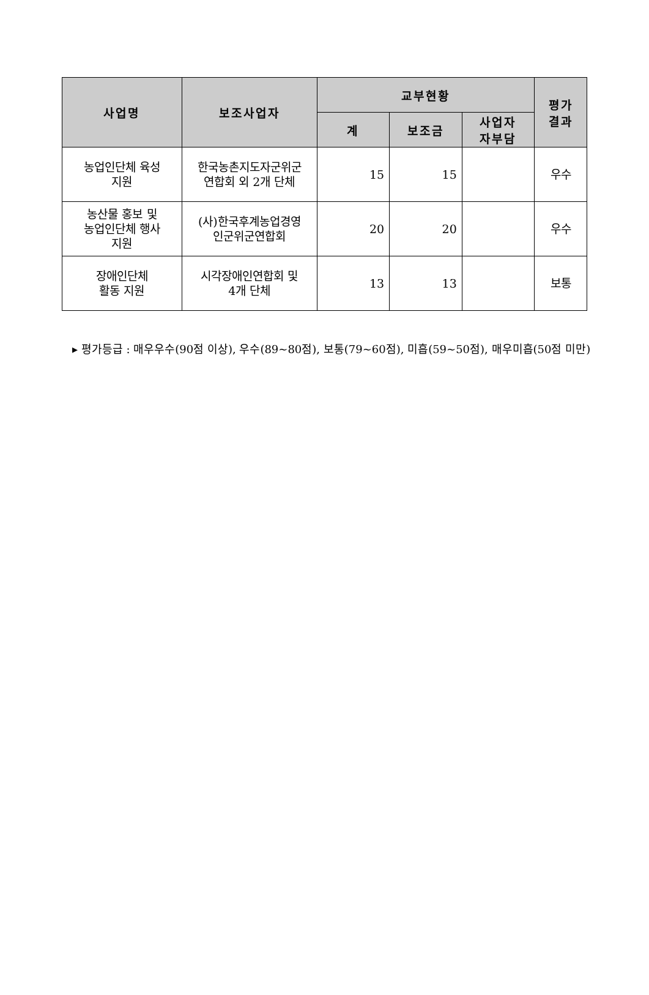| 사업명 | 보조사업자 | 교부현황 | | | 평가 결과 |
| --- | --- | --- | --- | --- | --- |
| | | 계 | 보조금 | 사업자 자부담 | |
| 농업인단체 육성 지원 | 한국농촌지도자군위군 연합회 외 2개 단체 | 15 | 15 | | 우수 |
| 농산물 홍보 및 농업인단체 행사 지원 | (사)한국후계농업경영 인군위군연합회 | 20 | 20 | | 우수 |
| 장애인단체 활동 지원 | 시각장애인연합회 및 4개 단체 | 13 | 13 | | 보통 |
▸ 평가등급 : 매우우수(90점 이상), 우수(89~80점), 보통(79~60점), 미흡(59~50점), 매우미흡(50점 미만)